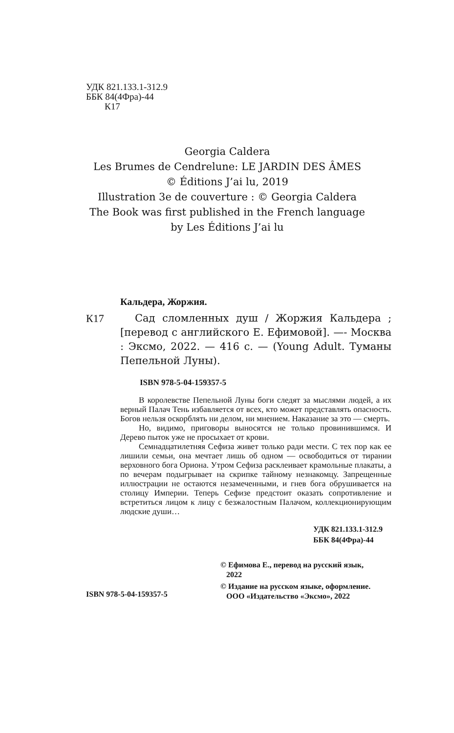УДК 821.133.1-312.9
ББК 84(4Фра)-44
К17
Georgia Caldera
Les Brumes de Cendrelune: LE JARDIN DES ÂMES
© Éditions J’ai lu, 2019
Illustration 3e de couverture : © Georgia Caldera
The Book was first published in the French language
by Les Éditions J’ai lu
Кальдера, Жоржия.
К17 Сад сломленных душ / Жоржия Кальдера ; [перевод с английского Е. Ефимовой]. —- Москва : Эксмо, 2022. — 416 с. — (Young Adult. Туманы Пепельной Луны).
ISBN 978-5-04-159357-5
В королевстве Пепельной Луны боги следят за мыслями людей, а их верный Палач Тень избавляется от всех, кто может представлять опасность. Богов нельзя оскорблять ни делом, ни мнением. Наказание за это — смерть.
Но, видимо, приговоры выносятся не только провинившимся. И Дерево пыток уже не просыхает от крови.
Семнадцатилетняя Сефиза живет только ради мести. С тех пор как ее лишили семьи, она мечтает лишь об одном — освободиться от тирании верховного бога Ориона. Утром Сефиза расклеивает крамольные плакаты, а по вечерам подыгрывает на скрипке тайному незнакомцу. Запрещенные иллюстрации не остаются незамеченными, и гнев бога обрушивается на столицу Империи. Теперь Сефизе предстоит оказать сопротивление и встретиться лицом к лицу с безжалостным Палачом, коллекционирующим людские души…
УДК 821.133.1-312.9
ББК 84(4Фра)-44
ISBN 978-5-04-159357-5
© Ефимова Е., перевод на русский язык,
2022
© Издание на русском языке, оформление.
ООО «Издательство «Эксмо», 2022